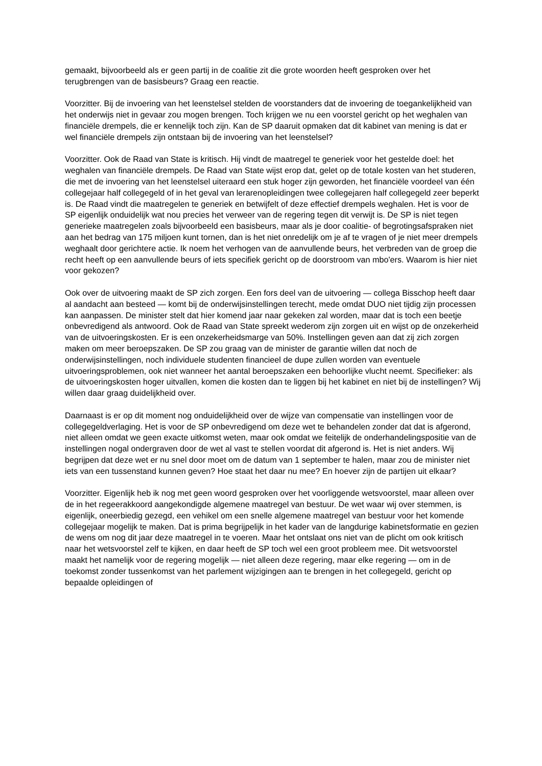gemaakt, bijvoorbeeld als er geen partij in de coalitie zit die grote woorden heeft gesproken over het terugbrengen van de basisbeurs? Graag een reactie.
Voorzitter. Bij de invoering van het leenstelsel stelden de voorstanders dat de invoering de toegankelijkheid van het onderwijs niet in gevaar zou mogen brengen. Toch krijgen we nu een voorstel gericht op het weghalen van financiële drempels, die er kennelijk toch zijn. Kan de SP daaruit opmaken dat dit kabinet van mening is dat er wel financiële drempels zijn ontstaan bij de invoering van het leenstelsel?
Voorzitter. Ook de Raad van State is kritisch. Hij vindt de maatregel te generiek voor het gestelde doel: het weghalen van financiële drempels. De Raad van State wijst erop dat, gelet op de totale kosten van het studeren, die met de invoering van het leenstelsel uiteraard een stuk hoger zijn geworden, het financiële voordeel van één collegejaar half collegegeld of in het geval van lerarenopleidingen twee collegejaren half collegegeld zeer beperkt is. De Raad vindt die maatregelen te generiek en betwijfelt of deze effectief drempels weghalen. Het is voor de SP eigenlijk onduidelijk wat nou precies het verweer van de regering tegen dit verwijt is. De SP is niet tegen generieke maatregelen zoals bijvoorbeeld een basisbeurs, maar als je door coalitie- of begrotingsafspraken niet aan het bedrag van 175 miljoen kunt tornen, dan is het niet onredelijk om je af te vragen of je niet meer drempels weghaalt door gerichtere actie. Ik noem het verhogen van de aanvullende beurs, het verbreden van de groep die recht heeft op een aanvullende beurs of iets specifiek gericht op de doorstroom van mbo'ers. Waarom is hier niet voor gekozen?
Ook over de uitvoering maakt de SP zich zorgen. Een fors deel van de uitvoering — collega Bisschop heeft daar al aandacht aan besteed — komt bij de onderwijsinstellingen terecht, mede omdat DUO niet tijdig zijn processen kan aanpassen. De minister stelt dat hier komend jaar naar gekeken zal worden, maar dat is toch een beetje onbevredigend als antwoord. Ook de Raad van State spreekt wederom zijn zorgen uit en wijst op de onzekerheid van de uitvoeringskosten. Er is een onzekerheidsmarge van 50%. Instellingen geven aan dat zij zich zorgen maken om meer beroepszaken. De SP zou graag van de minister de garantie willen dat noch de onderwijsinstellingen, noch individuele studenten financieel de dupe zullen worden van eventuele uitvoeringsproblemen, ook niet wanneer het aantal beroepszaken een behoorlijke vlucht neemt. Specifieker: als de uitvoeringskosten hoger uitvallen, komen die kosten dan te liggen bij het kabinet en niet bij de instellingen? Wij willen daar graag duidelijkheid over.
Daarnaast is er op dit moment nog onduidelijkheid over de wijze van compensatie van instellingen voor de collegegeldverlaging. Het is voor de SP onbevredigend om deze wet te behandelen zonder dat dat is afgerond, niet alleen omdat we geen exacte uitkomst weten, maar ook omdat we feitelijk de onderhandelingspositie van de instellingen nogal ondergraven door de wet al vast te stellen voordat dit afgerond is. Het is niet anders. Wij begrijpen dat deze wet er nu snel door moet om de datum van 1 september te halen, maar zou de minister niet iets van een tussenstand kunnen geven? Hoe staat het daar nu mee? En hoever zijn de partijen uit elkaar?
Voorzitter. Eigenlijk heb ik nog met geen woord gesproken over het voorliggende wetsvoorstel, maar alleen over de in het regeerakkoord aangekondigde algemene maatregel van bestuur. De wet waar wij over stemmen, is eigenlijk, oneerbiedig gezegd, een vehikel om een snelle algemene maatregel van bestuur voor het komende collegejaar mogelijk te maken. Dat is prima begrijpelijk in het kader van de langdurige kabinetsformatie en gezien de wens om nog dit jaar deze maatregel in te voeren. Maar het ontslaat ons niet van de plicht om ook kritisch naar het wetsvoorstel zelf te kijken, en daar heeft de SP toch wel een groot probleem mee. Dit wetsvoorstel maakt het namelijk voor de regering mogelijk — niet alleen deze regering, maar elke regering — om in de toekomst zonder tussenkomst van het parlement wijzigingen aan te brengen in het collegegeld, gericht op bepaalde opleidingen of